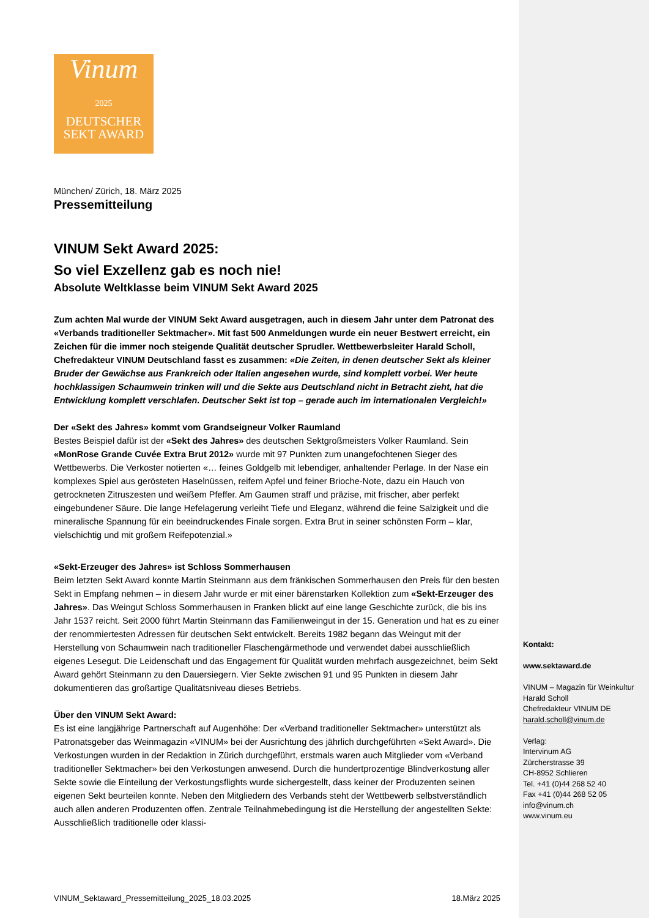Vinum
2025
DEUTSCHER
SEKT AWARD
München/ Zürich, 18. März 2025
Pressemitteilung
VINUM Sekt Award 2025:
So viel Exzellenz gab es noch nie!
Absolute Weltklasse beim VINUM Sekt Award 2025
Zum achten Mal wurde der VINUM Sekt Award ausgetragen, auch in diesem Jahr unter dem Patronat des «Verbands traditioneller Sektmacher». Mit fast 500 Anmeldungen wurde ein neuer Bestwert erreicht, ein Zeichen für die immer noch steigende Qualität deutscher Sprudler. Wettbewerbsleiter Harald Scholl, Chefredakteur VINUM Deutschland fasst es zusammen: «Die Zeiten, in denen deutscher Sekt als kleiner Bruder der Gewächse aus Frankreich oder Italien angesehen wurde, sind komplett vorbei. Wer heute hochklassigen Schaumwein trinken will und die Sekte aus Deutschland nicht in Betracht zieht, hat die Entwicklung komplett verschlafen. Deutscher Sekt ist top – gerade auch im internationalen Vergleich!»
Der «Sekt des Jahres» kommt vom Grandseigneur Volker Raumland
Bestes Beispiel dafür ist der «Sekt des Jahres» des deutschen Sektgroßmeisters Volker Raumland. Sein «MonRose Grande Cuvée Extra Brut 2012» wurde mit 97 Punkten zum unangefochtenen Sieger des Wettbewerbs. Die Verkoster notierten «… feines Goldgelb mit lebendiger, anhaltender Perlage. In der Nase ein komplexes Spiel aus gerösteten Haselnüssen, reifem Apfel und feiner Brioche-Note, dazu ein Hauch von getrockneten Zitruszesten und weißem Pfeffer. Am Gaumen straff und präzise, mit frischer, aber perfekt eingebundener Säure. Die lange Hefelagerung verleiht Tiefe und Eleganz, während die feine Salzigkeit und die mineralische Spannung für ein beeindruckendes Finale sorgen. Extra Brut in seiner schönsten Form – klar, vielschichtig und mit großem Reifepotenzial.»
«Sekt-Erzeuger des Jahres» ist Schloss Sommerhausen
Beim letzten Sekt Award konnte Martin Steinmann aus dem fränkischen Sommerhausen den Preis für den besten Sekt in Empfang nehmen – in diesem Jahr wurde er mit einer bärenstarken Kollektion zum «Sekt-Erzeuger des Jahres». Das Weingut Schloss Sommerhausen in Franken blickt auf eine lange Geschichte zurück, die bis ins Jahr 1537 reicht. Seit 2000 führt Martin Steinmann das Familienweingut in der 15. Generation und hat es zu einer der renommiertesten Adressen für deutschen Sekt entwickelt. Bereits 1982 begann das Weingut mit der Herstellung von Schaumwein nach traditioneller Flaschengärmethode und verwendet dabei ausschließlich eigenes Lesegut. Die Leidenschaft und das Engagement für Qualität wurden mehrfach ausgezeichnet, beim Sekt Award gehört Steinmann zu den Dauersiegern. Vier Sekte zwischen 91 und 95 Punkten in diesem Jahr dokumentieren das großartige Qualitätsniveau dieses Betriebs.
Über den VINUM Sekt Award:
Es ist eine langjährige Partnerschaft auf Augenhöhe: Der «Verband traditioneller Sektmacher» unterstützt als Patronatsgeber das Weinmagazin «VINUM» bei der Ausrichtung des jährlich durchgeführten «Sekt Award». Die Verkostungen wurden in der Redaktion in Zürich durchgeführt, erstmals waren auch Mitglieder vom «Verband traditioneller Sektmacher» bei den Verkostungen anwesend. Durch die hundertprozentige Blindverkostung aller Sekte sowie die Einteilung der Verkostungsflights wurde sichergestellt, dass keiner der Produzenten seinen eigenen Sekt beurteilen konnte. Neben den Mitgliedern des Verbands steht der Wettbewerb selbstverständlich auch allen anderen Produzenten offen. Zentrale Teilnahmebedingung ist die Herstellung der angestellten Sekte: Ausschließlich traditionelle oder klassi-
Kontakt:
www.sektaward.de
VINUM – Magazin für Weinkultur
Harald Scholl
Chefredakteur VINUM DE
harald.scholl@vinum.de
Verlag:
Intervinum AG
Zürcherstrasse 39
CH-8952 Schlieren
Tel. +41 (0)44 268 52 40
Fax +41 (0)44 268 52 05
info@vinum.ch
www.vinum.eu
VINUM_Sektaward_Pressemitteilung_2025_18.03.2025 18.März 2025